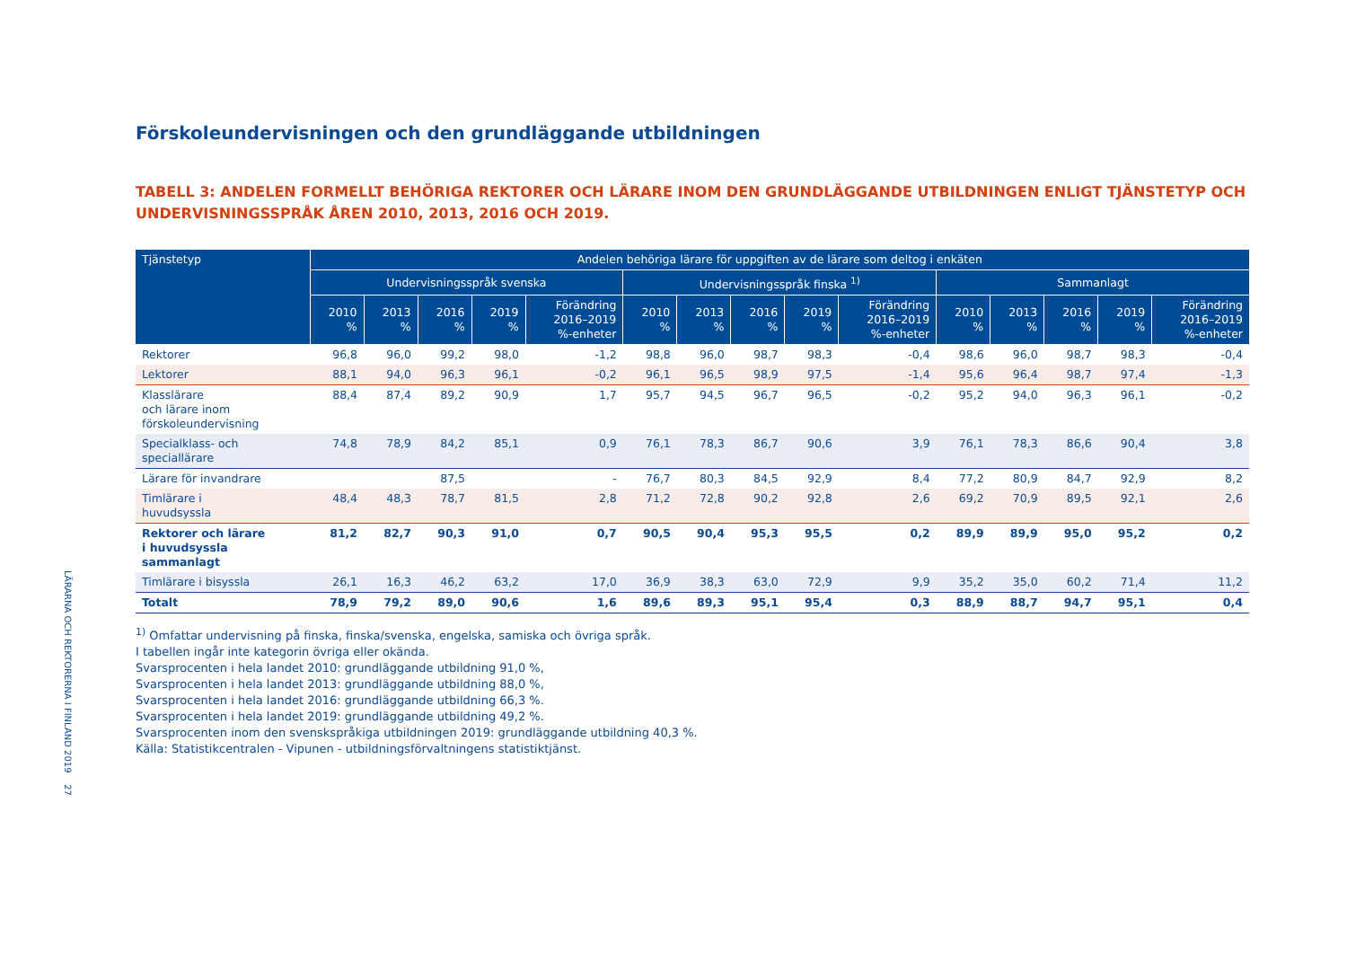LÄRARNA OCH REKTORERNA I FINLAND 2019 27
Förskoleundervisningen och den grundläggande utbildningen
TABELL 3: ANDELEN FORMELLT BEHÖRIGA REKTORER OCH LÄRARE INOM DEN GRUNDLÄGGANDE UTBILDNINGEN ENLIGT TJÄNSTETYP OCH UNDERVISNINGSSPRÅK ÅREN 2010, 2013, 2016 OCH 2019.
| Tjänstetyp | Andelen behöriga lärare för uppgiften av de lärare som deltog i enkäten | | | | | | | | | | | | | | |
| --- | --- | --- | --- | --- | --- | --- | --- | --- | --- | --- | --- | --- | --- | --- | --- |
| | Undervisningsspråk svenska | | | | | Undervisningsspråk finska <sup>1)</sup> | | | | | Sammanlagt | | | | |
| | 2010 % | 2013 % | 2016 % | 2019 % | Förändring 2016–2019 %-enheter | 2010 % | 2013 % | 2016 % | 2019 % | Förändring 2016–2019 %-enheter | 2010 % | 2013 % | 2016 % | 2019 % | Förändring 2016–2019 %-enheter |
| Rektorer | 96,8 | 96,0 | 99,2 | 98,0 | -1,2 | 98,8 | 96,0 | 98,7 | 98,3 | -0,4 | 98,6 | 96,0 | 98,7 | 98,3 | -0,4 |
| Lektorer | 88,1 | 94,0 | 96,3 | 96,1 | -0,2 | 96,1 | 96,5 | 98,9 | 97,5 | -1,4 | 95,6 | 96,4 | 98,7 | 97,4 | -1,3 |
| Klasslärare och lärare inom förskoleundervisning | 88,4 | 87,4 | 89,2 | 90,9 | 1,7 | 95,7 | 94,5 | 96,7 | 96,5 | -0,2 | 95,2 | 94,0 | 96,3 | 96,1 | -0,2 |
| Specialklass- och speciallärare | 74,8 | 78,9 | 84,2 | 85,1 | 0,9 | 76,1 | 78,3 | 86,7 | 90,6 | 3,9 | 76,1 | 78,3 | 86,6 | 90,4 | 3,8 |
| Lärare för invandrare | | | 87,5 | | - | 76,7 | 80,3 | 84,5 | 92,9 | 8,4 | 77,2 | 80,9 | 84,7 | 92,9 | 8,2 |
| Timlärare i huvudsyssla | 48,4 | 48,3 | 78,7 | 81,5 | 2,8 | 71,2 | 72,8 | 90,2 | 92,8 | 2,6 | 69,2 | 70,9 | 89,5 | 92,1 | 2,6 |
| Rektorer och lärare i huvudsyssla sammanlagt | 81,2 | 82,7 | 90,3 | 91,0 | 0,7 | 90,5 | 90,4 | 95,3 | 95,5 | 0,2 | 89,9 | 89,9 | 95,0 | 95,2 | 0,2 |
| Timlärare i bisyssla | 26,1 | 16,3 | 46,2 | 63,2 | 17,0 | 36,9 | 38,3 | 63,0 | 72,9 | 9,9 | 35,2 | 35,0 | 60,2 | 71,4 | 11,2 |
| Totalt | 78,9 | 79,2 | 89,0 | 90,6 | 1,6 | 89,6 | 89,3 | 95,1 | 95,4 | 0,3 | 88,9 | 88,7 | 94,7 | 95,1 | 0,4 |
<sup>1)</sup> Omfattar undervisning på finska, finska/svenska, engelska, samiska och övriga språk.
I tabellen ingår inte kategorin övriga eller okända.
Svarsprocenten i hela landet 2010: grundläggande utbildning 91,0 %,
Svarsprocenten i hela landet 2013: grundläggande utbildning 88,0 %,
Svarsprocenten i hela landet 2016: grundläggande utbildning 66,3 %.
Svarsprocenten i hela landet 2019: grundläggande utbildning 49,2 %.
Svarsprocenten inom den svenskspråkiga utbildningen 2019: grundläggande utbildning 40,3 %.
Källa: Statistikcentralen - Vipunen - utbildningsförvaltningens statistiktjänst.